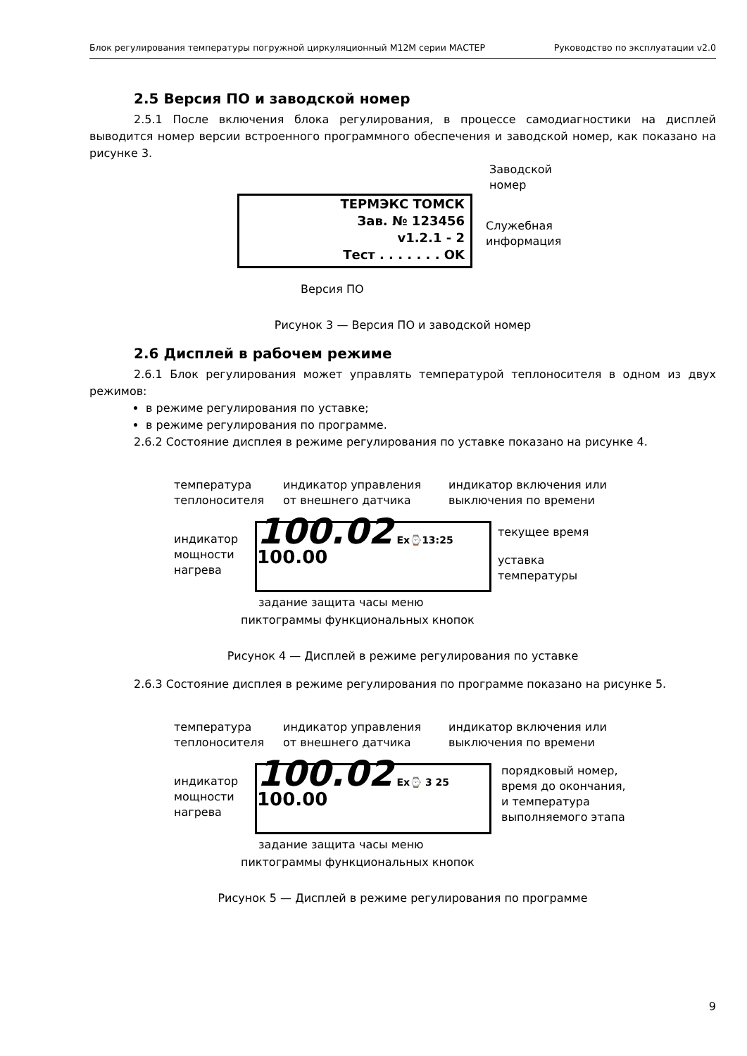Блок регулирования температуры погружной циркуляционный М12М серии МАСТЕР Руководство по эксплуатации v2.0
2.5 Версия ПО и заводской номер
2.5.1 После включения блока регулирования, в процессе самодиагностики на дисплей выводится номер версии встроенного программного обеспечения и заводской номер, как показано на рисунке 3.
ТЕРМЭКС ТОМСК
Зав. № 123456
v1.2.1 - 2
Тест . . . . . . . OK
Заводской
номер
Служебная
информация
Версия ПО
Рисунок 3 — Версия ПО и заводской номер
2.6 Дисплей в рабочем режиме
2.6.1 Блок регулирования может управлять температурой теплоносителя в одном из двух режимов:
в режиме регулирования по уставке;
в режиме регулирования по программе.
2.6.2 Состояние дисплея в режиме регулирования по уставке показано на рисунке 4.
температура
теплоносителя
индикатор управления
от внешнего датчика
индикатор включения или
выключения по времени
индикатор
мощности
нагрева
100.02 Ex⌚13:25 100.00 текущее время
уставка
температуры
задание защита часы меню
пиктограммы функциональных кнопок
Рисунок 4 — Дисплей в режиме регулирования по уставке
2.6.3 Состояние дисплея в режиме регулирования по программе показано на рисунке 5.
температура
теплоносителя
индикатор управления
от внешнего датчика
индикатор включения или
выключения по времени
индикатор
мощности
нагрева
100.02 Ex⌚ 3 25 100.00
порядковый номер,
время до окончания,
и температура
выполняемого этапа
задание защита часы меню
пиктограммы функциональных кнопок
Рисунок 5 — Дисплей в режиме регулирования по программе
9